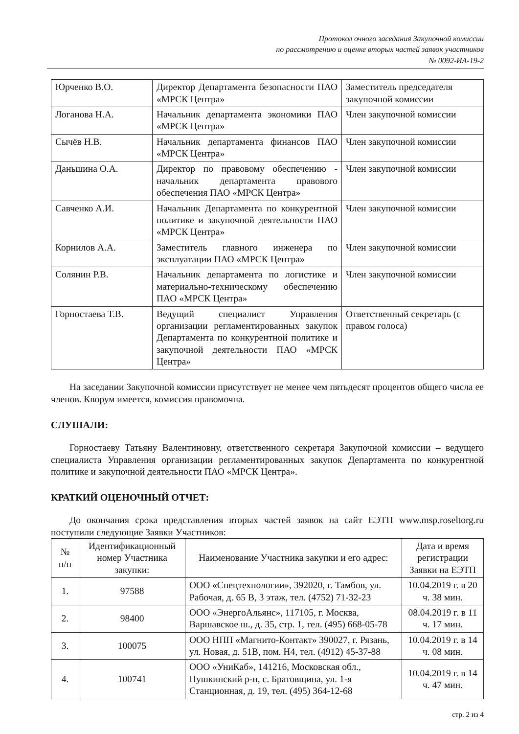Протокол очного заседания Закупочной комиссии
по рассмотрению и оценке вторых частей заявок участников
№ 0092-ИА-19-2
| Юрченко В.О. | Директор Департамента безопасности ПАО «МРСК Центра» | Заместитель председателя закупочной комиссии |
| Логанова Н.А. | Начальник департамента экономики ПАО «МРСК Центра» | Член закупочной комиссии |
| Сычёв Н.В. | Начальник департамента финансов ПАО «МРСК Центра» | Член закупочной комиссии |
| Даньшина О.А. | Директор по правовому обеспечению - начальник департамента правового обеспечения ПАО «МРСК Центра» | Член закупочной комиссии |
| Савченко А.И. | Начальник Департамента по конкурентной политике и закупочной деятельности ПАО «МРСК Центра» | Член закупочной комиссии |
| Корнилов А.А. | Заместитель главного инженера по эксплуатации ПАО «МРСК Центра» | Член закупочной комиссии |
| Солянин Р.В. | Начальник департамента по логистике и материально-техническому обеспечению ПАО «МРСК Центра» | Член закупочной комиссии |
| Горностаева Т.В. | Ведущий специалист Управления организации регламентированных закупок Департамента по конкурентной политике и закупочной деятельности ПАО «МРСК Центра» | Ответственный секретарь (с правом голоса) |
На заседании Закупочной комиссии присутствует не менее чем пятьдесят процентов общего числа ее членов. Кворум имеется, комиссия правомочна.
СЛУШАЛИ:
Горностаеву Татьяну Валентиновну, ответственного секретаря Закупочной комиссии – ведущего специалиста Управления организации регламентированных закупок Департамента по конкурентной политике и закупочной деятельности ПАО «МРСК Центра».
КРАТКИЙ ОЦЕНОЧНЫЙ ОТЧЕТ:
До окончания срока представления вторых частей заявок на сайт ЕЭТП www.msp.roseltorg.ru поступили следующие Заявки Участников:
| № п/п | Идентификационный номер Участника закупки: | Наименование Участника закупки и его адрес: | Дата и время регистрации Заявки на ЕЭТП |
| --- | --- | --- | --- |
| 1. | 97588 | ООО «Спецтехнологии», 392020, г. Тамбов, ул. Рабочая, д. 65 В, 3 этаж, тел. (4752) 71-32-23 | 10.04.2019 г. в 20 ч. 38 мин. |
| 2. | 98400 | ООО «ЭнергоАльянс», 117105, г. Москва, Варшавское ш., д. 35, стр. 1, тел. (495) 668-05-78 | 08.04.2019 г. в 11 ч. 17 мин. |
| 3. | 100075 | ООО НПП «Магнито-Контакт» 390027, г. Рязань, ул. Новая, д. 51В, пом. Н4, тел. (4912) 45-37-88 | 10.04.2019 г. в 14 ч. 08 мин. |
| 4. | 100741 | ООО «УниКаб», 141216, Московская обл., Пушкинский р-н, с. Братовщина, ул. 1-я Станционная, д. 19, тел. (495) 364-12-68 | 10.04.2019 г. в 14 ч. 47 мин. |
стр. 2 из 4